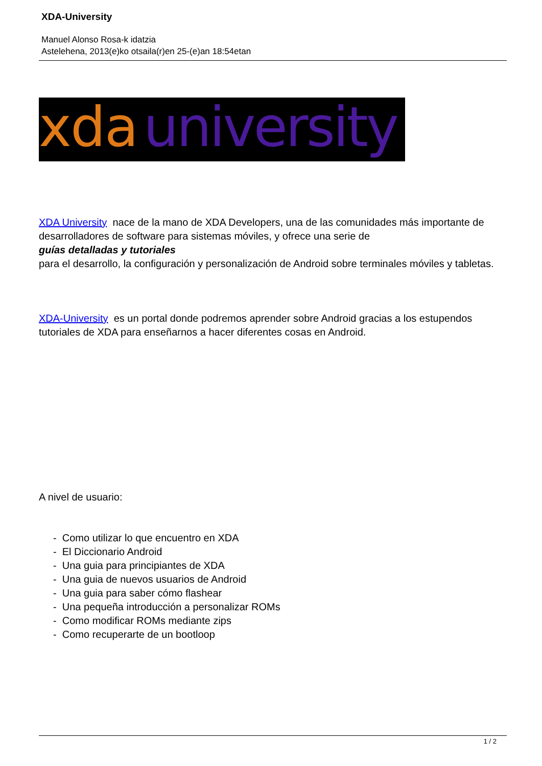XDA-University
Manuel Alonso Rosa-k idatzia
Astelehena, 2013(e)ko otsaila(r)en 25-(e)an 18:54etan
xda
university
XDA University nace de la mano de XDA Developers, una de las comunidades más importante de desarrolladores de software para sistemas móviles, y ofrece una serie de
guías detalladas y tutoriales
para el desarrollo, la configuración y personalización de Android sobre terminales móviles y tabletas.
XDA-University es un portal donde podremos aprender sobre Android gracias a los estupendos tutoriales de XDA para enseñarnos a hacer diferentes cosas en Android.
A nivel de usuario:
- Como utilizar lo que encuentro en XDA
- El Diccionario Android
- Una guia para principiantes de XDA
- Una guia de nuevos usuarios de Android
- Una guia para saber cómo flashear
- Una pequeña introducción a personalizar ROMs
- Como modificar ROMs mediante zips
- Como recuperarte de un bootloop
1 / 2